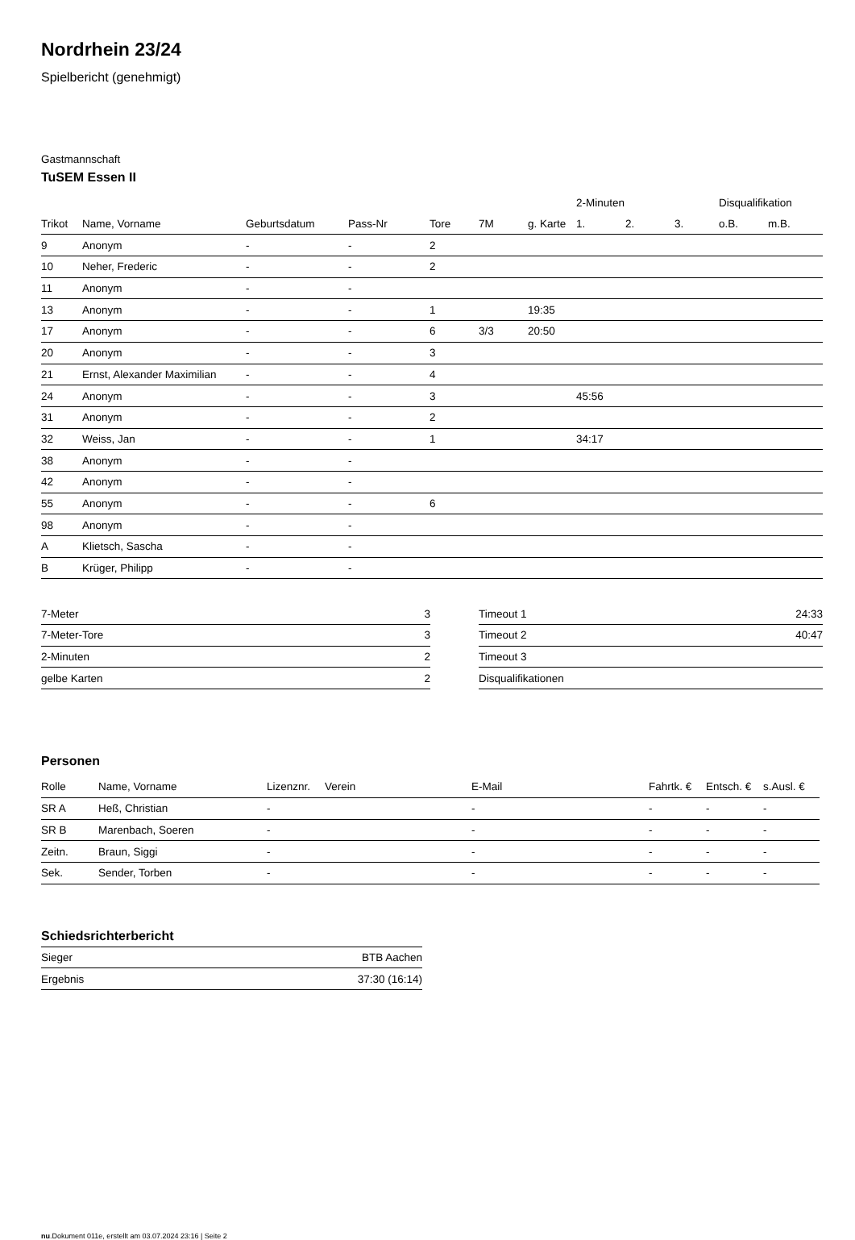Nordrhein 23/24
Spielbericht (genehmigt)
Gastmannschaft
TuSEM Essen II
| | | | | | | | 2-Minuten | | | Disqualifikation | |
| --- | --- | --- | --- | --- | --- | --- | --- | --- | --- | --- | --- |
| Trikot | Name, Vorname | Geburtsdatum | Pass-Nr | Tore | 7M | g. Karte | 1. | 2. | 3. | o.B. | m.B. |
| 9 | Anonym | - | - | 2 | | | | | | | |
| 10 | Neher, Frederic | - | - | 2 | | | | | | | |
| 11 | Anonym | - | - | | | | | | | | |
| 13 | Anonym | - | - | 1 | | 19:35 | | | | | |
| 17 | Anonym | - | - | 6 | 3/3 | 20:50 | | | | | |
| 20 | Anonym | - | - | 3 | | | | | | | |
| 21 | Ernst, Alexander Maximilian | - | - | 4 | | | | | | | |
| 24 | Anonym | - | - | 3 | | | 45:56 | | | | |
| 31 | Anonym | - | - | 2 | | | | | | | |
| 32 | Weiss, Jan | - | - | 1 | | | 34:17 | | | | |
| 38 | Anonym | - | - | | | | | | | | |
| 42 | Anonym | - | - | | | | | | | | |
| 55 | Anonym | - | - | 6 | | | | | | | |
| 98 | Anonym | - | - | | | | | | | | |
| A | Klietsch, Sascha | - | - | | | | | | | | |
| B | Krüger, Philipp | - | - | | | | | | | | |
| 7-Meter | 3 |
| 7-Meter-Tore | 3 |
| 2-Minuten | 2 |
| gelbe Karten | 2 |
| Timeout 1 | 24:33 |
| Timeout 2 | 40:47 |
| Timeout 3 | |
| Disqualifikationen | |
Personen
| Rolle | Name, Vorname | Lizenznr. | Verein | E-Mail | Fahrtk. € | Entsch. € | s.Ausl. € |
| --- | --- | --- | --- | --- | --- | --- | --- |
| SR A | Heß, Christian | - | | - | - | - | - |
| SR B | Marenbach, Soeren | - | | - | - | - | - |
| Zeitn. | Braun, Siggi | - | | - | - | - | - |
| Sek. | Sender, Torben | - | | - | - | - | - |
Schiedsrichterbericht
| Sieger | BTB Aachen |
| Ergebnis | 37:30 (16:14) |
nu.Dokument 011e, erstellt am 03.07.2024 23:16 | Seite 2